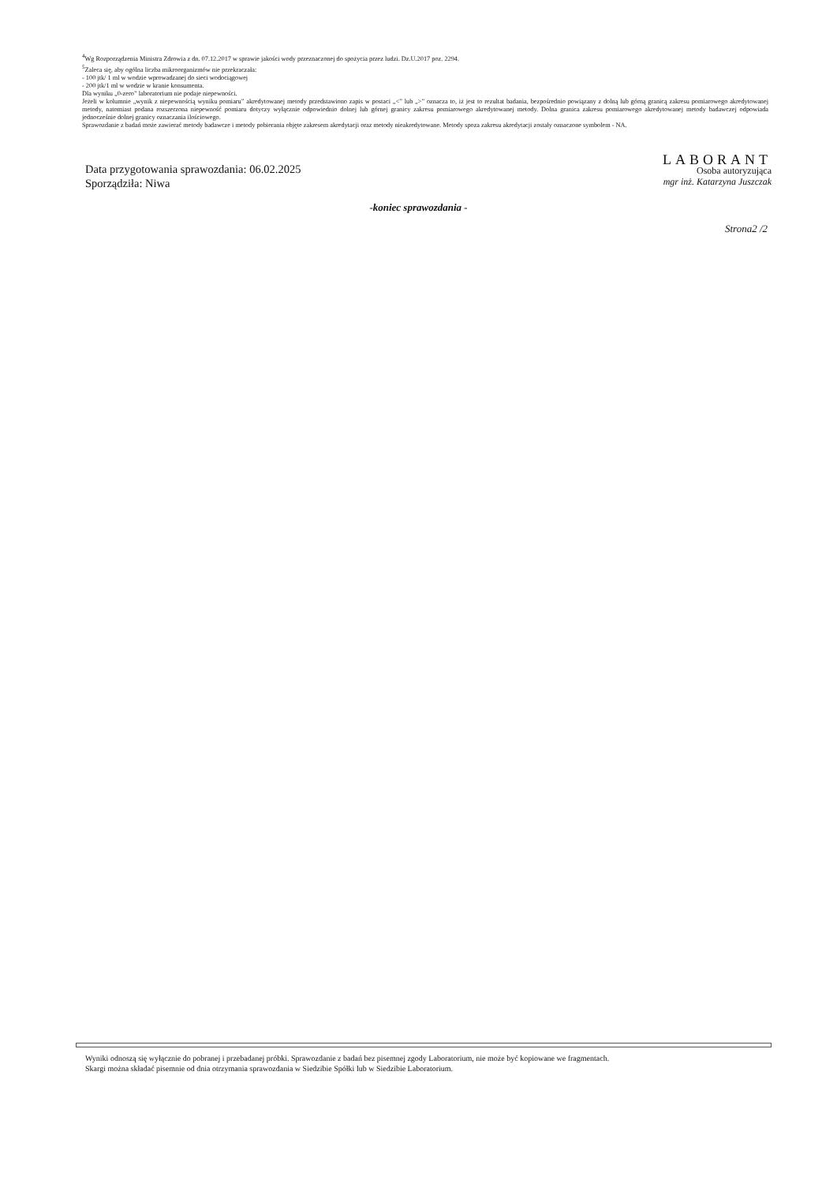<sup>4</sup> Wg Rozporządzenia Ministra Zdrowia z dn. 07.12.2017 w sprawie jakości wody przeznaczonej do spożycia przez ludzi. Dz.U.2017 poz. 2294.
<sup>5</sup> Zaleca się, aby ogólna liczba mikroorganizmów nie przekraczała:
- 100 jtk/ 1 ml w wodzie wprowadzanej do sieci wodociągowej
- 200 jtk/1 ml w wodzie w kranie konsumenta.
Dla wyniku „0-zero” laboratorium nie podaje niepewności.
Jeżeli w kolumnie „wynik z niepewnością wyniku pomiaru” akredytowanej metody przedstawiono zapis w postaci „<” lub „>” oznacza to, iż jest to rezultat badania, bezpośrednio powiązany z dolną lub górną granicą zakresu pomiarowego akredytowanej metody, natomiast podana rozszerzona niepewność pomiaru dotyczy wyłącznie odpowiednio dolnej lub górnej granicy zakresu pomiarowego akredytowanej metody. Dolna granica zakresu pomiarowego akredytowanej metody badawczej odpowiada jednocześnie dolnej granicy oznaczania ilościowego.
Sprawozdanie z badań może zawierać metody badawcze i metody pobierania objęte zakresem akredytacji oraz metody nieakredytowane. Metody spoza zakresu akredytacji zostały oznaczone symbolem - NA.
Data przygotowania sprawozdania: 06.02.2025
Sporządziła: Niwa
LABORANT
Osoba autoryzująca
mgr inż. Katarzyna Juszczak
-koniec sprawozdania -
Strona2 /2
Wyniki odnoszą się wyłącznie do pobranej i przebadanej próbki. Sprawozdanie z badań bez pisemnej zgody Laboratorium, nie może być kopiowane we fragmentach.
Skargi można składać pisemnie od dnia otrzymania sprawozdania w Siedzibie Spółki lub w Siedzibie Laboratorium.